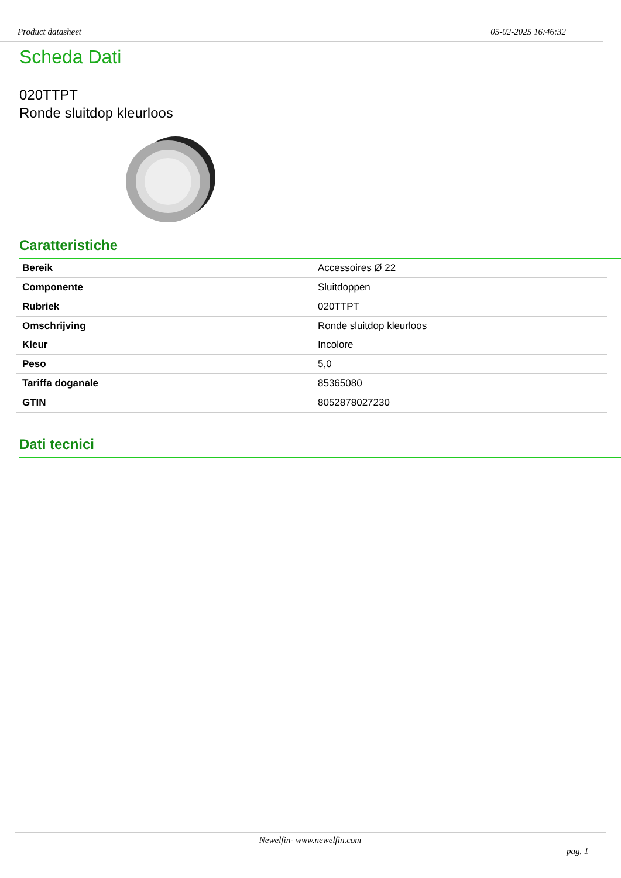Product datasheet 05-02-2025 16:46:32
Scheda Dati
020TTPT
Ronde sluitdop kleurloos
Caratteristiche
| Bereik | Accessoires Ø 22 |
| Componente | Sluitdoppen |
| Rubriek | 020TTPT |
| Omschrijving | Ronde sluitdop kleurloos |
| Kleur | Incolore |
| Peso | 5,0 |
| Tariffa doganale | 85365080 |
| GTIN | 8052878027230 |
Dati tecnici
Newelfin- www.newelfin.com
pag. 1